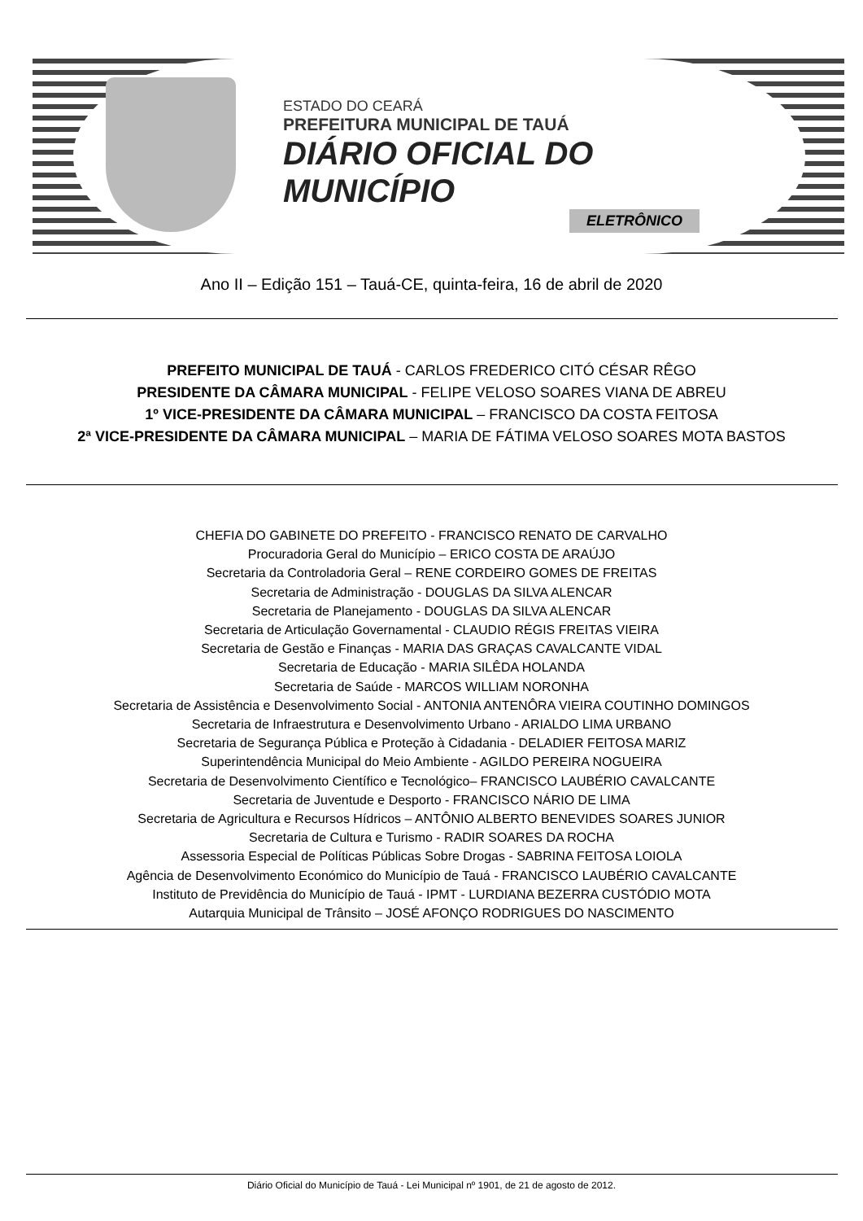ESTADO DO CEARÁ
PREFEITURA MUNICIPAL DE TAUÁ
DIÁRIO OFICIAL DO MUNICÍPIO
ELETRÔNICO
Ano II – Edição 151 – Tauá-CE, quinta-feira, 16 de abril de 2020
PREFEITO MUNICIPAL DE TAUÁ - CARLOS FREDERICO CITÓ CÉSAR RÊGO
PRESIDENTE DA CÂMARA MUNICIPAL - FELIPE VELOSO SOARES VIANA DE ABREU
1º VICE-PRESIDENTE DA CÂMARA MUNICIPAL – FRANCISCO DA COSTA FEITOSA
2ª VICE-PRESIDENTE DA CÂMARA MUNICIPAL – MARIA DE FÁTIMA VELOSO SOARES MOTA BASTOS
CHEFIA DO GABINETE DO PREFEITO - FRANCISCO RENATO DE CARVALHO
Procuradoria Geral do Município – ERICO COSTA DE ARAÚJO
Secretaria da Controladoria Geral – RENE CORDEIRO GOMES DE FREITAS
Secretaria de Administração - DOUGLAS DA SILVA ALENCAR
Secretaria de Planejamento - DOUGLAS DA SILVA ALENCAR
Secretaria de Articulação Governamental - CLAUDIO RÉGIS FREITAS VIEIRA
Secretaria de Gestão e Finanças - MARIA DAS GRAÇAS CAVALCANTE VIDAL
Secretaria de Educação - MARIA SILÊDA HOLANDA
Secretaria de Saúde - MARCOS WILLIAM NORONHA
Secretaria de Assistência e Desenvolvimento Social - ANTONIA ANTENÔRA VIEIRA COUTINHO DOMINGOS
Secretaria de Infraestrutura e Desenvolvimento Urbano - ARIALDO LIMA URBANO
Secretaria de Segurança Pública e Proteção à Cidadania - DELADIER FEITOSA MARIZ
Superintendência Municipal do Meio Ambiente - AGILDO PEREIRA NOGUEIRA
Secretaria de Desenvolvimento Científico e Tecnológico– FRANCISCO LAUBÉRIO CAVALCANTE
Secretaria de Juventude e Desporto - FRANCISCO NÁRIO DE LIMA
Secretaria de Agricultura e Recursos Hídricos – ANTÔNIO ALBERTO BENEVIDES SOARES JUNIOR
Secretaria de Cultura e Turismo - RADIR SOARES DA ROCHA
Assessoria Especial de Políticas Públicas Sobre Drogas - SABRINA FEITOSA LOIOLA
Agência de Desenvolvimento Económico do Município de Tauá - FRANCISCO LAUBÉRIO CAVALCANTE
Instituto de Previdência do Município de Tauá - IPMT - LURDIANA BEZERRA CUSTÓDIO MOTA
Autarquia Municipal de Trânsito – JOSÉ AFONÇO RODRIGUES DO NASCIMENTO
Diário Oficial do Município de Tauá - Lei Municipal nº 1901, de 21 de agosto de 2012.